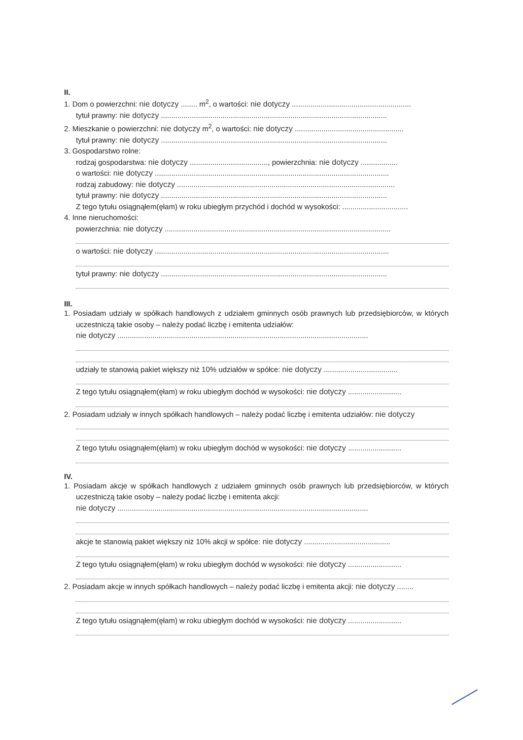II.
1. Dom o powierzchni: nie dotyczy ........ m<sup>2</sup>, o wartości: nie dotyczy ..........................................................
tytuł prawny: nie dotyczy ..............................................................................................................
2. Mieszkanie o powierzchni: nie dotyczy m<sup>2</sup>, o wartości: nie dotyczy .....................................................
tytuł prawny: nie dotyczy ..............................................................................................................
3. Gospodarstwo rolne:
rodzaj gospodarstwa: nie dotyczy ......................................, powierzchnia: nie dotyczy ..................
o wartości: nie dotyczy ..................................................................................................................
rodzaj zabudowy: nie dotyczy ..........................................................................................................
tytuł prawny: nie dotyczy ..............................................................................................................
Z tego tytułu osiągnąłem(ęłam) w roku ubiegłym przychód i dochód w wysokości: ................................
4. Inne nieruchomości:
powierzchnia: nie dotyczy ..............................................................................................................
o wartości: nie dotyczy ..................................................................................................................
tytuł prawny: nie dotyczy ..............................................................................................................
III.
1. Posiadam udziały w spółkach handlowych z udziałem gminnych osób prawnych lub przedsiębiorców, w których uczestniczą takie osoby – należy podać liczbę i emitenta udziałów:
nie dotyczy ..........................................................................................................................
udziały te stanowią pakiet większy niż 10% udziałów w spółce: nie dotyczy ....................................
Z tego tytułu osiągnąłem(ęłam) w roku ubiegłym dochód w wysokości: nie dotyczy ..........................
2. Posiadam udziały w innych spółkach handlowych – należy podać liczbę i emitenta udziałów: nie dotyczy
Z tego tytułu osiągnąłem(ęłam) w roku ubiegłym dochód w wysokości: nie dotyczy ..........................
IV.
1. Posiadam akcje w spółkach handlowych z udziałem gminnych osób prawnych lub przedsiębiorców, w których uczestniczą takie osoby – należy podać liczbę i emitenta akcji:
nie dotyczy ..........................................................................................................................
akcje te stanowią pakiet większy niż 10% akcji w spółce: nie dotyczy ..........................................
Z tego tytułu osiągnąłem(ęłam) w roku ubiegłym dochód w wysokości: nie dotyczy ..........................
2. Posiadam akcje w innych spółkach handlowych – należy podać liczbę i emitenta akcji: nie dotyczy ........
Z tego tytułu osiągnąłem(ęłam) w roku ubiegłym dochód w wysokości: nie dotyczy ..........................